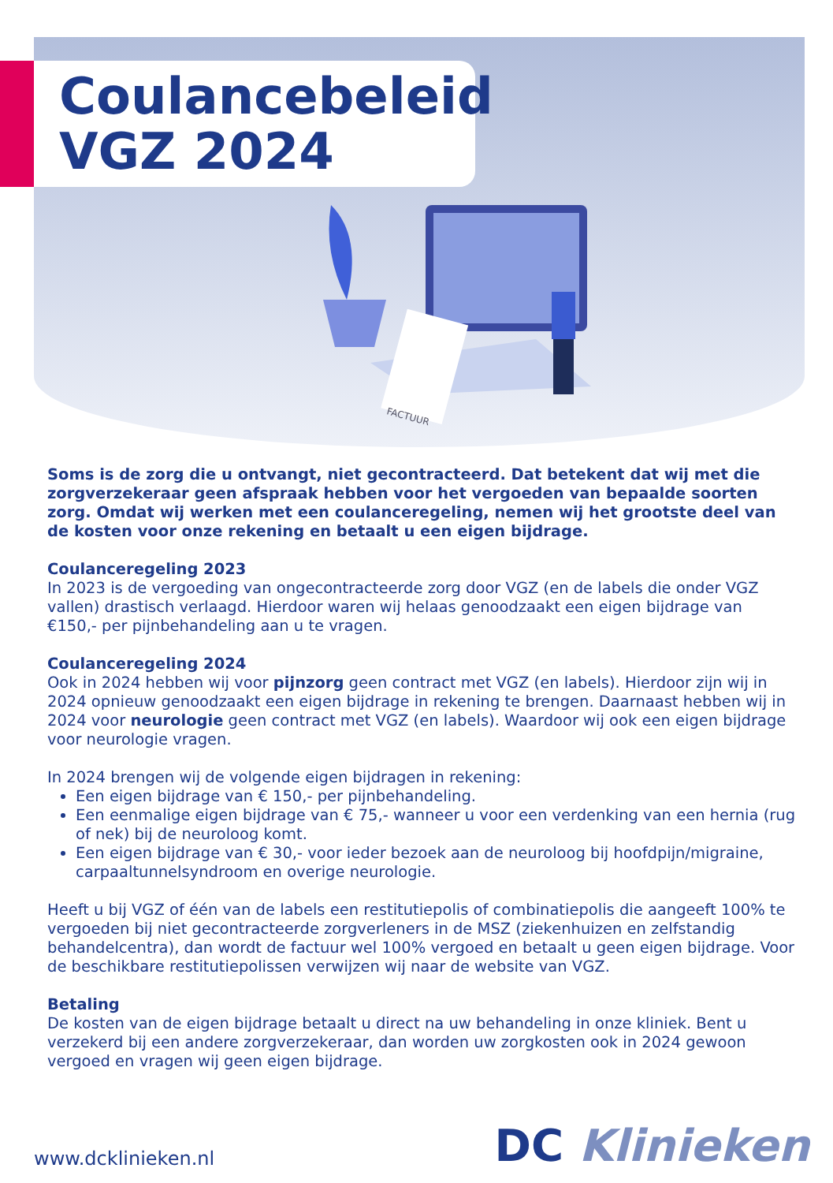Coulancebeleid
VGZ 2024
FACTUUR
Soms is de zorg die u ontvangt, niet gecontracteerd. Dat betekent dat wij met die zorgverzekeraar geen afspraak hebben voor het vergoeden van bepaalde soorten zorg. Omdat wij werken met een coulanceregeling, nemen wij het grootste deel van de kosten voor onze rekening en betaalt u een eigen bijdrage.
Coulanceregeling 2023
In 2023 is de vergoeding van ongecontracteerde zorg door VGZ (en de labels die onder VGZ vallen) drastisch verlaagd. Hierdoor waren wij helaas genoodzaakt een eigen bijdrage van €150,- per pijnbehandeling aan u te vragen.
Coulanceregeling 2024
Ook in 2024 hebben wij voor pijnzorg geen contract met VGZ (en labels). Hierdoor zijn wij in 2024 opnieuw genoodzaakt een eigen bijdrage in rekening te brengen. Daarnaast hebben wij in 2024 voor neurologie geen contract met VGZ (en labels). Waardoor wij ook een eigen bijdrage voor neurologie vragen.
In 2024 brengen wij de volgende eigen bijdragen in rekening:
Een eigen bijdrage van € 150,- per pijnbehandeling.
Een eenmalige eigen bijdrage van € 75,- wanneer u voor een verdenking van een hernia (rug of nek) bij de neuroloog komt.
Een eigen bijdrage van € 30,- voor ieder bezoek aan de neuroloog bij hoofdpijn/migraine, carpaaltunnelsyndroom en overige neurologie.
Heeft u bij VGZ of één van de labels een restitutiepolis of combinatiepolis die aangeeft 100% te vergoeden bij niet gecontracteerde zorgverleners in de MSZ (ziekenhuizen en zelfstandig behandelcentra), dan wordt de factuur wel 100% vergoed en betaalt u geen eigen bijdrage. Voor de beschikbare restitutiepolissen verwijzen wij naar de website van VGZ.
Betaling
De kosten van de eigen bijdrage betaalt u direct na uw behandeling in onze kliniek. Bent u verzekerd bij een andere zorgverzekeraar, dan worden uw zorgkosten ook in 2024 gewoon vergoed en vragen wij geen eigen bijdrage.
www.dcklinieken.nl DC Klinieken